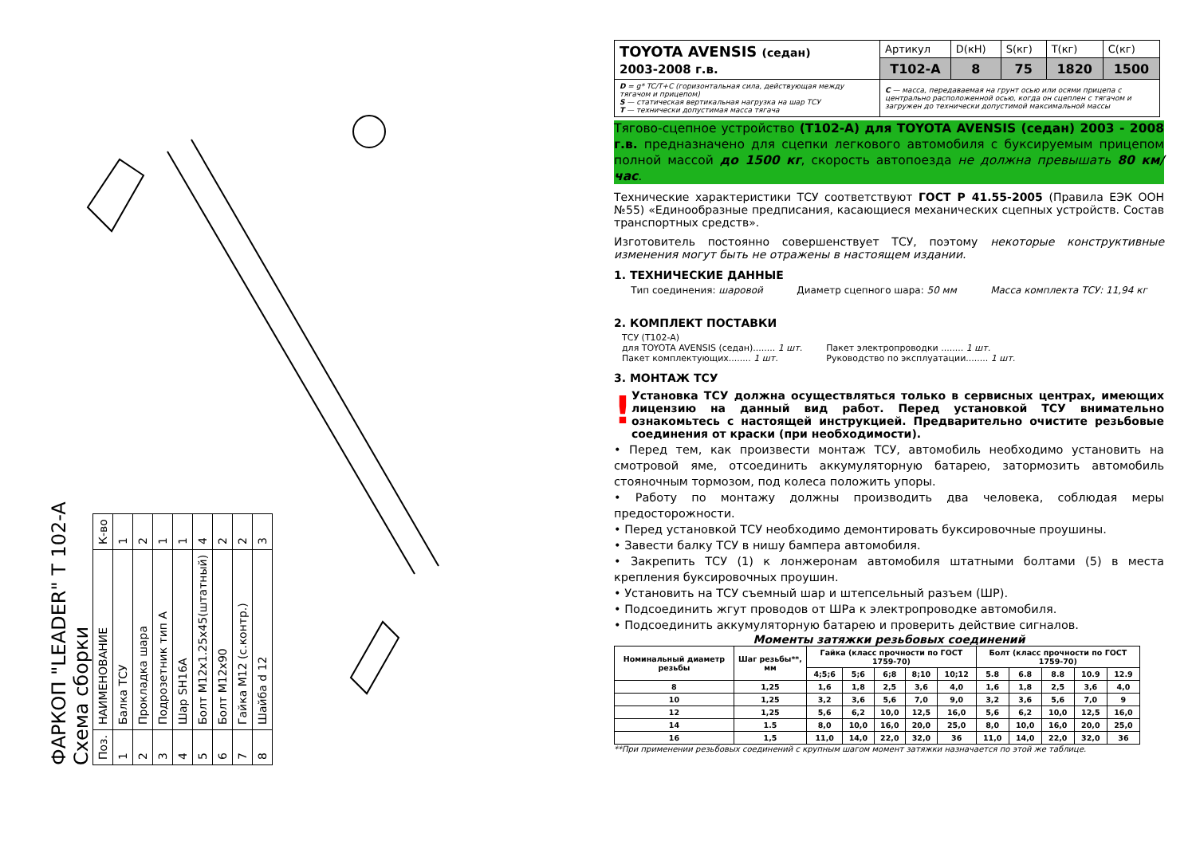ФАРКОП "LEADER" T 102-A
Схема сборки
| Поз. | НАИМЕНОВАНИЕ | К-во |
| 1 | Балка ТСУ | 1 |
| 2 | Прокладка шара | 2 |
| 3 | Подрозетник тип А | 1 |
| 4 | Шар SH16A | 1 |
| 5 | Болт М12х1.25х45(штатный) | 4 |
| 6 | Болт М12х90 | 2 |
| 7 | Гайка М12 (с.контр.) | 2 |
| 8 | Шайба d 12 | 3 |
| TOYOTA AVENSIS (седан) 2003-2008 г.в. | Артикул | D(кН) | S(кг) | T(кг) | C(кг) |
| | T102-A | 8 | 75 | 1820 | 1500 |
| D = g* TC/T+C (горизонтальная сила, действующая между тягачом и прицепом) S — статическая вертикальная нагрузка на шар ТСУ T — технически допустимая масса тягача | C — масса, передаваемая на грунт осью или осями прицепа с центрально расположенной осью, когда он сцеплен с тягачом и загружен до технически допустимой максимальной массы | | | | |
Тягово-сцепное устройство (T102-A) для TOYOTA AVENSIS (седан) 2003 - 2008 г.в. предназначено для сцепки легкового автомобиля с буксируемым прицепом полной массой до 1500 кг, скорость автопоезда не должна превышать 80 км/час.
Технические характеристики ТСУ соответствуют ГОСТ Р 41.55-2005 (Правила ЕЭК ООН №55) «Единообразные предписания, касающиеся механических сцепных устройств. Состав транспортных средств».
Изготовитель постоянно совершенствует ТСУ, поэтому некоторые конструктивные изменения могут быть не отражены в настоящем издании.
1. ТЕХНИЧЕСКИЕ ДАННЫЕ
Тип соединения: шаровой Диаметр сцепного шара: 50 мм Масса комплекта ТСУ: 11,94 кг
2. КОМПЛЕКТ ПОСТАВКИ
ТСУ (T102-A)
для TOYOTA AVENSIS (седан)........ 1 шт.
Пакет комплектующих........ 1 шт.
Пакет электропроводки ........ 1 шт.
Руководство по эксплуатации........ 1 шт.
3. МОНТАЖ ТСУ
!
Установка ТСУ должна осуществляться только в сервисных центрах, имеющих лицензию на данный вид работ. Перед установкой ТСУ внимательно ознакомьтесь с настоящей инструкцией. Предварительно очистите резьбовые соединения от краски (при необходимости).
• Перед тем, как произвести монтаж ТСУ, автомобиль необходимо установить на смотровой яме, отсоединить аккумуляторную батарею, затормозить автомобиль стояночным тормозом, под колеса положить упоры.
• Работу по монтажу должны производить два человека, соблюдая меры предосторожности.
• Перед установкой ТСУ необходимо демонтировать буксировочные проушины.
• Завести балку ТСУ в нишу бампера автомобиля.
• Закрепить ТСУ (1) к лонжеронам автомобиля штатными болтами (5) в места крепления буксировочных проушин.
• Установить на ТСУ съемный шар и штепсельный разъем (ШР).
• Подсоединить жгут проводов от ШРа к электропроводке автомобиля.
• Подсоединить аккумуляторную батарею и проверить действие сигналов.
Моменты затяжки резьбовых соединений
| Номинальный диаметр резьбы | Шаг резьбы**, мм | Гайка (класс прочности по ГОСТ 1759-70) | | | | | Болт (класс прочности по ГОСТ 1759-70) | | | | |
| --- | --- | --- | --- | --- | --- | --- | --- | --- | --- | --- | --- |
| | | 4;5;6 | 5;6 | 6;8 | 8;10 | 10;12 | 5.8 | 6.8 | 8.8 | 10.9 | 12.9 |
| 8 | 1,25 | 1,6 | 1,8 | 2,5 | 3,6 | 4,0 | 1,6 | 1,8 | 2,5 | 3,6 | 4,0 |
| 10 | 1,25 | 3,2 | 3,6 | 5,6 | 7,0 | 9,0 | 3,2 | 3,6 | 5,6 | 7,0 | 9 |
| 12 | 1,25 | 5,6 | 6,2 | 10,0 | 12,5 | 16,0 | 5,6 | 6,2 | 10,0 | 12,5 | 16,0 |
| 14 | 1.5 | 8,0 | 10,0 | 16,0 | 20,0 | 25,0 | 8,0 | 10,0 | 16,0 | 20,0 | 25,0 |
| 16 | 1,5 | 11,0 | 14,0 | 22,0 | 32,0 | 36 | 11,0 | 14,0 | 22,0 | 32,0 | 36 |
**При применении резьбовых соединений с крупным шагом момент затяжки назначается по этой же таблице.